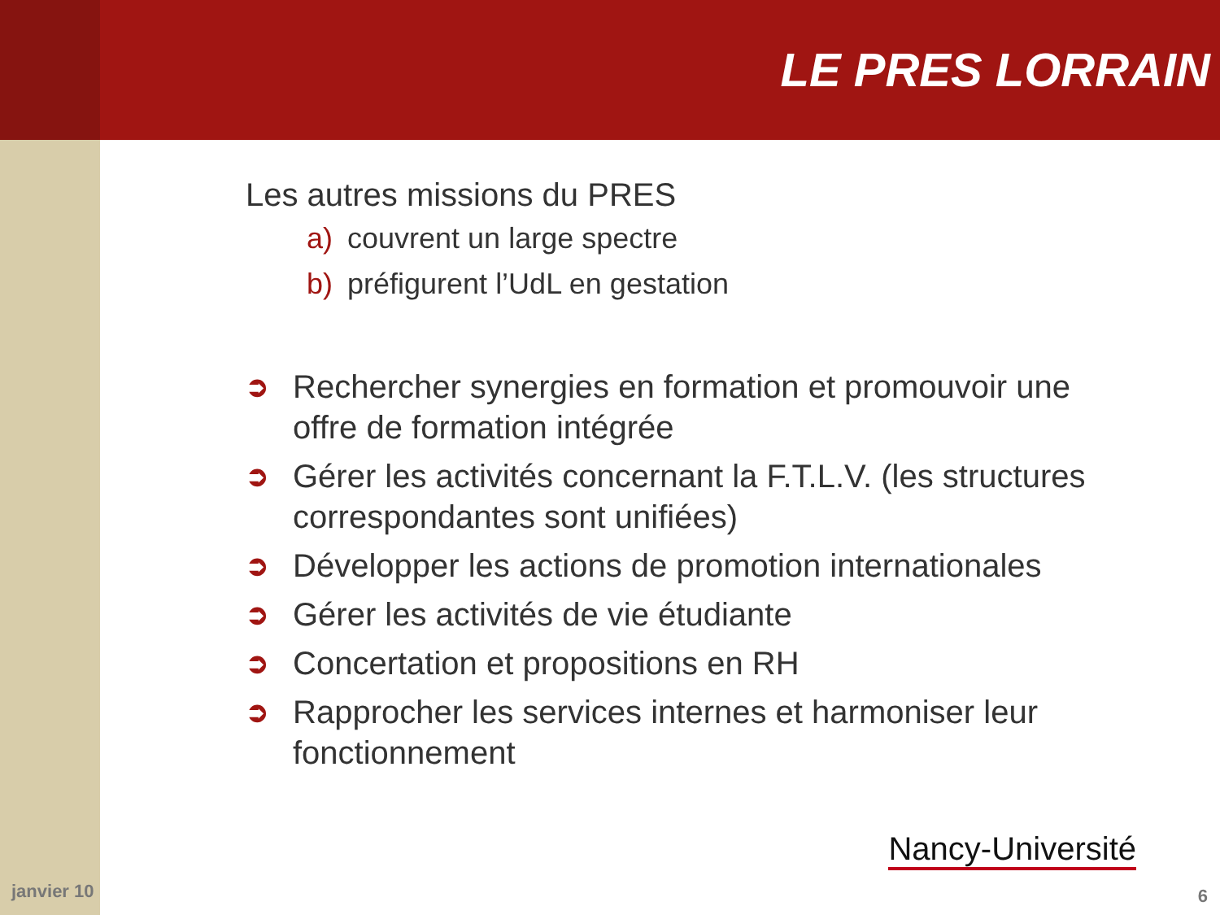LE PRES LORRAIN
Les autres missions du PRES
a) couvrent un large spectre
b) préfigurent l’UdL en gestation
➲ Rechercher synergies en formation et promouvoir une offre de formation intégrée
➲ Gérer les activités concernant la F.T.L.V. (les structures correspondantes sont unifiées)
➲ Développer les actions de promotion internationales
➲ Gérer les activités de vie étudiante
➲ Concertation et propositions en RH
➲ Rapprocher les services internes et harmoniser leur fonctionnement
janvier 10
Nancy-Université
6